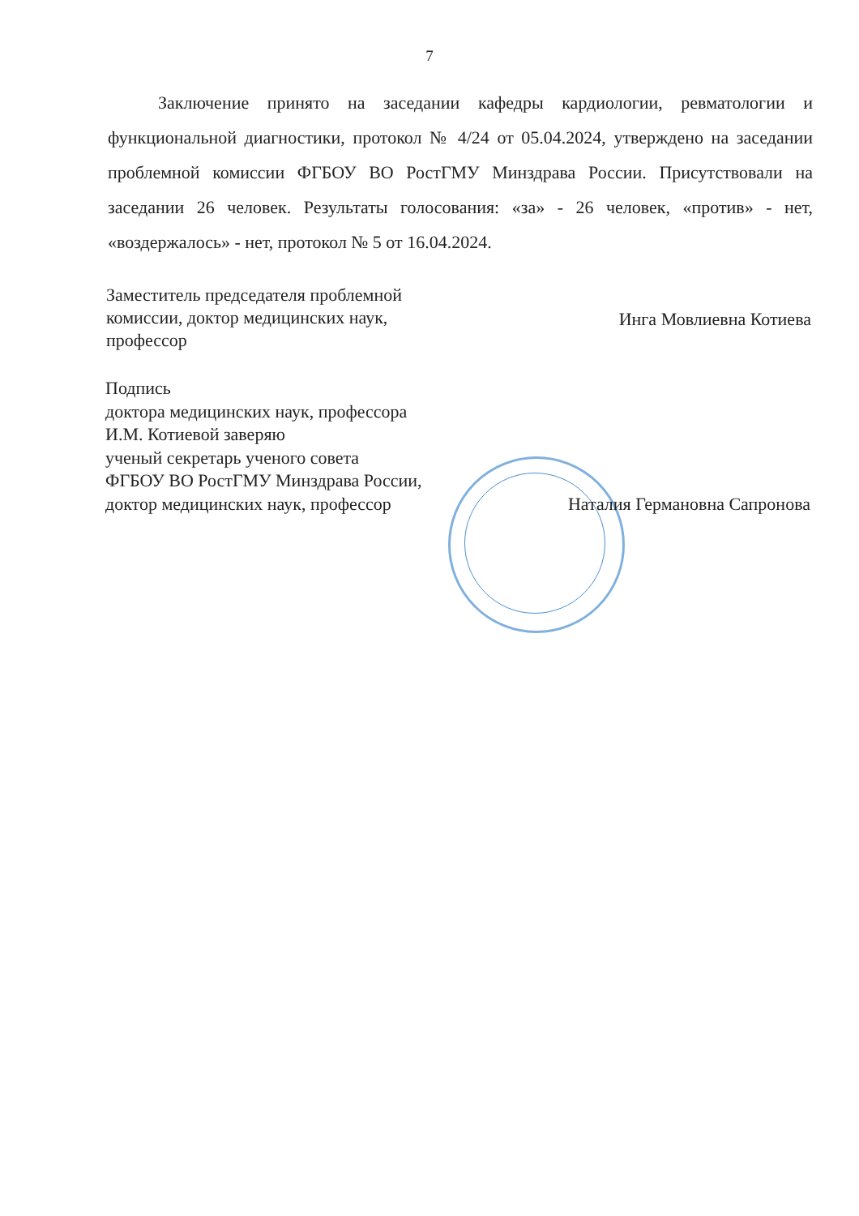7
Заключение принято на заседании кафедры кардиологии, ревматологии и функциональной диагностики, протокол № 4/24 от 05.04.2024, утверждено на заседании проблемной комиссии ФГБОУ ВО РостГМУ Минздрава России. Присутствовали на заседании 26 человек. Результаты голосования: «за» - 26 человек, «против» - нет, «воздержалось» - нет, протокол № 5 от 16.04.2024.
Заместитель председателя проблемной
комиссии, доктор медицинских наук,
профессор
Инга Мовлиевна Котиева
Подпись
доктора медицинских наук, профессора
И.М. Котиевой заверяю
ученый секретарь ученого совета
ФГБОУ ВО РостГМУ Минздрава России,
доктор медицинских наук, профессор
Наталия Германовна Сапронова